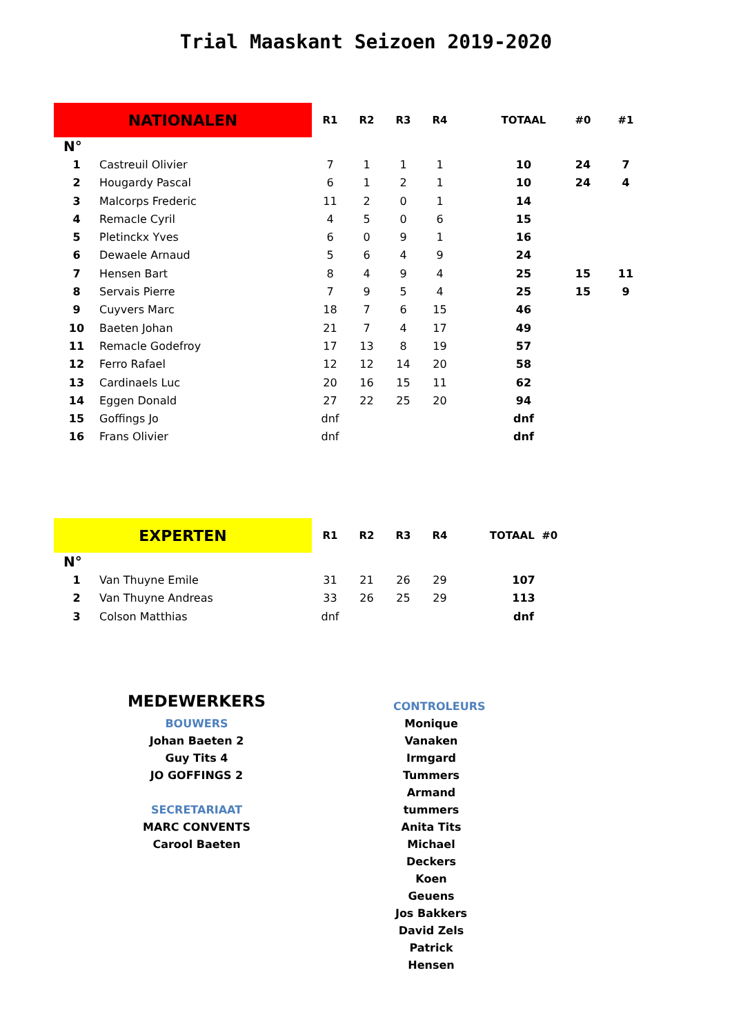Trial Maaskant Seizoen 2019-2020
| NATIONALEN | | R1 | R2 | R3 | R4 | TOTAAL | #0 | #1 |
| N° | | | | | | | | |
| 1 | Castreuil Olivier | 7 | 1 | 1 | 1 | 10 | 24 | 7 |
| 2 | Hougardy Pascal | 6 | 1 | 2 | 1 | 10 | 24 | 4 |
| 3 | Malcorps Frederic | 11 | 2 | 0 | 1 | 14 | | |
| 4 | Remacle Cyril | 4 | 5 | 0 | 6 | 15 | | |
| 5 | Pletinckx Yves | 6 | 0 | 9 | 1 | 16 | | |
| 6 | Dewaele Arnaud | 5 | 6 | 4 | 9 | 24 | | |
| 7 | Hensen Bart | 8 | 4 | 9 | 4 | 25 | 15 | 11 |
| 8 | Servais Pierre | 7 | 9 | 5 | 4 | 25 | 15 | 9 |
| 9 | Cuyvers Marc | 18 | 7 | 6 | 15 | 46 | | |
| 10 | Baeten Johan | 21 | 7 | 4 | 17 | 49 | | |
| 11 | Remacle Godefroy | 17 | 13 | 8 | 19 | 57 | | |
| 12 | Ferro Rafael | 12 | 12 | 14 | 20 | 58 | | |
| 13 | Cardinaels Luc | 20 | 16 | 15 | 11 | 62 | | |
| 14 | Eggen Donald | 27 | 22 | 25 | 20 | 94 | | |
| 15 | Goffings Jo | dnf | | | | dnf | | |
| 16 | Frans Olivier | dnf | | | | dnf | | |
| EXPERTEN | | R1 | R2 | R3 | R4 | TOTAAL #0 |
| N° | | | | | | |
| 1 | Van Thuyne Emile | 31 | 21 | 26 | 29 | 107 |
| 2 | Van Thuyne Andreas | 33 | 26 | 25 | 29 | 113 |
| 3 | Colson Matthias | dnf | | | | dnf |
MEDEWERKERS
BOUWERS
Johan Baeten 2
Guy Tits 4
JO GOFFINGS 2
SECRETARIAAT
MARC CONVENTS
Carool Baeten
CONTROLEURS
Monique Vanaken
Irmgard Tummers
Armand tummers
Anita Tits
Michael Deckers
Koen Geuens
Jos Bakkers
David Zels
Patrick Hensen